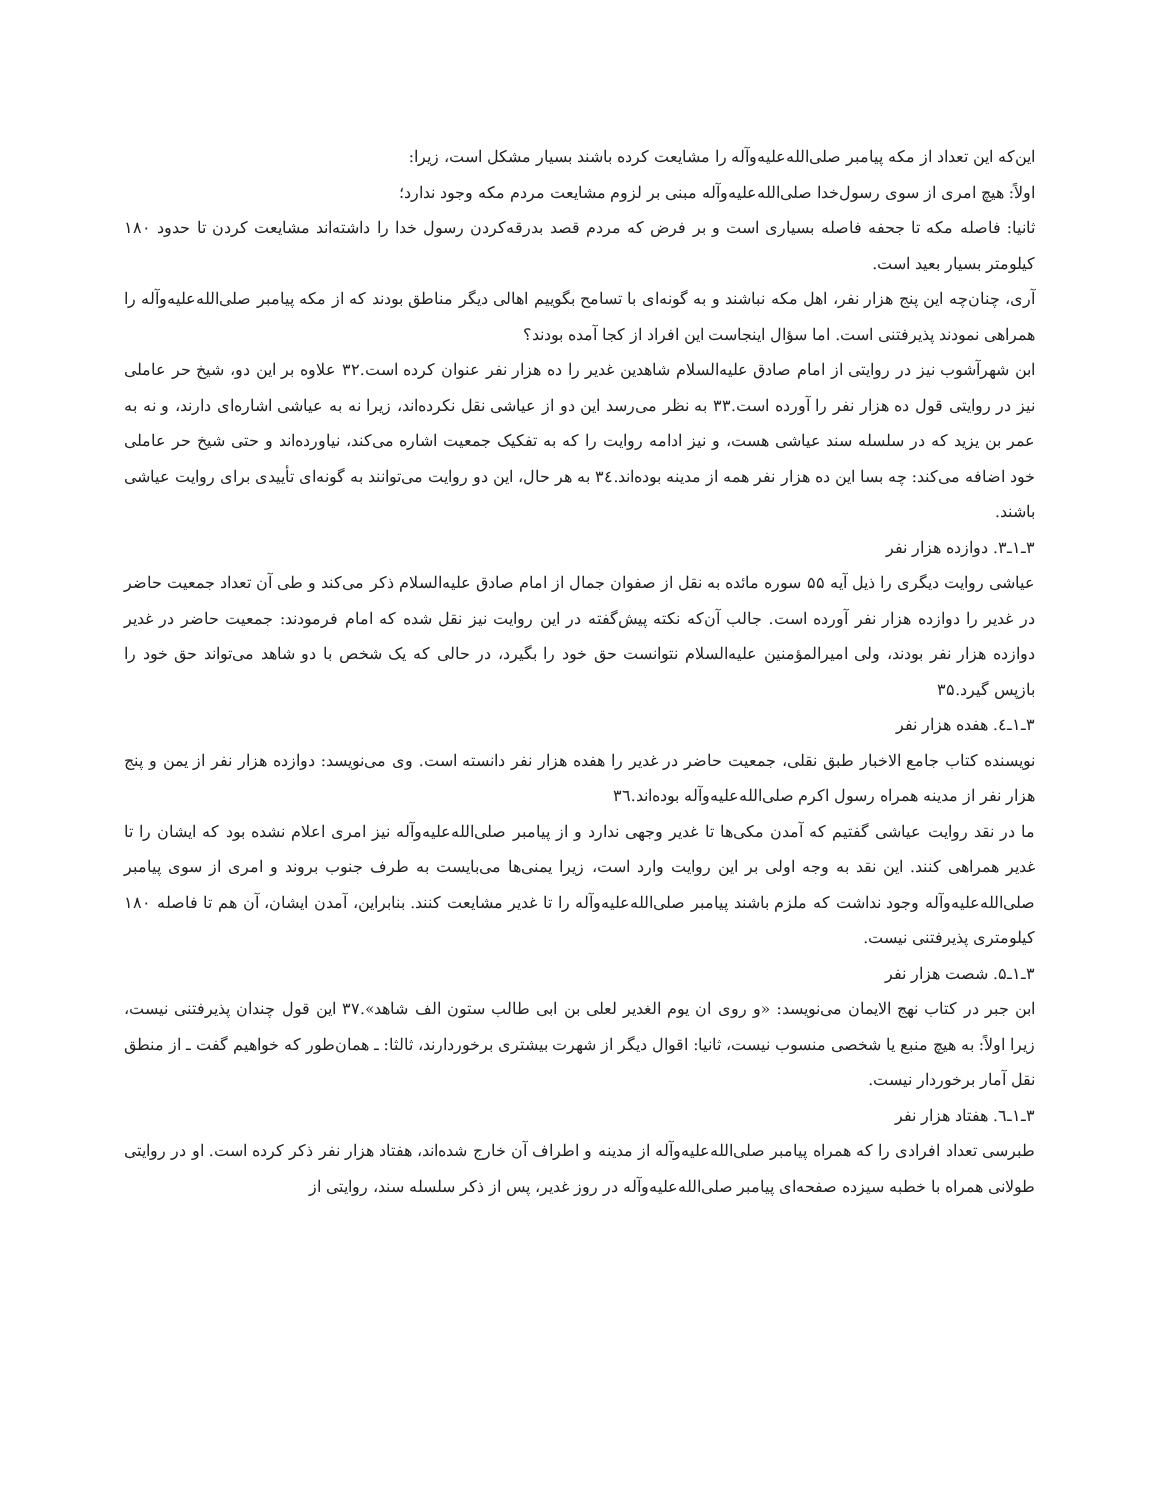این‌که این تعداد از مکه پیامبر صلی‌الله‌علیه‌وآله را مشایعت کرده باشند بسیار مشکل است، زیرا:
اولاً: هیچ امری از سوی رسول‌خدا صلی‌الله‌علیه‌وآله مبنی بر لزوم مشایعت مردم مکه وجود ندارد؛
ثانیا: فاصله مکه تا جحفه فاصله بسیاری است و بر فرض که مردم قصد بدرقه‌کردن رسول خدا را داشته‌اند مشایعت کردن تا حدود ۱۸۰ کیلومتر بسیار بعید است.
آری، چنان‌چه این پنج هزار نفر، اهل مکه نباشند و به گونه‌ای با تسامح بگوییم اهالی دیگر مناطق بودند که از مکه پیامبر صلی‌الله‌علیه‌وآله را همراهی نمودند پذیرفتنی است. اما سؤال اینجاست این افراد از کجا آمده بودند؟
ابن شهرآشوب نیز در روایتی از امام صادق علیه‌السلام شاهدین غدیر را ده هزار نفر عنوان کرده است.۳۲ علاوه بر این دو، شیخ حر عاملی نیز در روایتی قول ده هزار نفر را آورده است.۳۳ به نظر می‌رسد این دو از عیاشی نقل نکرده‌اند، زیرا نه به عیاشی اشاره‌ای دارند، و نه به عمر بن یزید که در سلسله سند عیاشی هست، و نیز ادامه روایت را که به تفکیک جمعیت اشاره می‌کند، نیاورده‌اند و حتی شیخ حر عاملی خود اضافه می‌کند: چه بسا این ده هزار نفر همه از مدینه بوده‌اند.۳٤ به هر حال، این دو روایت می‌توانند به گونه‌ای تأییدی برای روایت عیاشی باشند.
۳ـ۱ـ۳. دوازده هزار نفر
عیاشی روایت دیگری را ذیل آیه ۵۵ سوره مائده به نقل از صفوان جمال از امام صادق علیه‌السلام ذکر می‌کند و طی آن تعداد جمعیت حاضر در غدیر را دوازده هزار نفر آورده است. جالب آن‌که نکته پیش‌گفته در این روایت نیز نقل شده که امام فرمودند: جمعیت حاضر در غدیر دوازده هزار نفر بودند، ولی امیرالمؤمنین علیه‌السلام نتوانست حق خود را بگیرد، در حالی که یک شخص با دو شاهد می‌تواند حق خود را بازپس گیرد.۳۵
۳ـ۱ـ٤. هفده هزار نفر
نویسنده کتاب جامع الاخبار طبق نقلی، جمعیت حاضر در غدیر را هفده هزار نفر دانسته است. وی می‌نویسد: دوازده هزار نفر از یمن و پنج هزار نفر از مدینه همراه رسول اکرم صلی‌الله‌علیه‌وآله بوده‌اند.۳٦
ما در نقد روایت عیاشی گفتیم که آمدن مکی‌ها تا غدیر وجهی ندارد و از پیامبر صلی‌الله‌علیه‌وآله نیز امری اعلام نشده بود که ایشان را تا غدیر همراهی کنند. این نقد به وجه اولی بر این روایت وارد است، زیرا یمنی‌ها می‌بایست به طرف جنوب بروند و امری از سوی پیامبر صلی‌الله‌علیه‌وآله وجود نداشت که ملزم باشند پیامبر صلی‌الله‌علیه‌وآله را تا غدیر مشایعت کنند. بنابراین، آمدن ایشان، آن هم تا فاصله ۱۸۰ کیلومتری پذیرفتنی نیست.
۳ـ۱ـ۵. شصت هزار نفر
ابن جبر در کتاب نهج الایمان می‌نویسد: «و روی ان یوم الغدیر لعلی بن ابی طالب ستون الف شاهد».۳۷ این قول چندان پذیرفتنی نیست، زیرا اولاً: به هیچ منبع یا شخصی منسوب نیست، ثانیا: اقوال دیگر از شهرت بیشتری برخوردارند، ثالثا: ـ همان‌طور که خواهیم گفت ـ از منطق نقل آمار برخوردار نیست.
۳ـ۱ـ٦. هفتاد هزار نفر
طبرسی تعداد افرادی را که همراه پیامبر صلی‌الله‌علیه‌وآله از مدینه و اطراف آن خارج شده‌اند، هفتاد هزار نفر ذکر کرده است. او در روایتی طولانی همراه با خطبه سیزده صفحه‌ای پیامبر صلی‌الله‌علیه‌وآله در روز غدیر، پس از ذکر سلسله سند، روایتی از